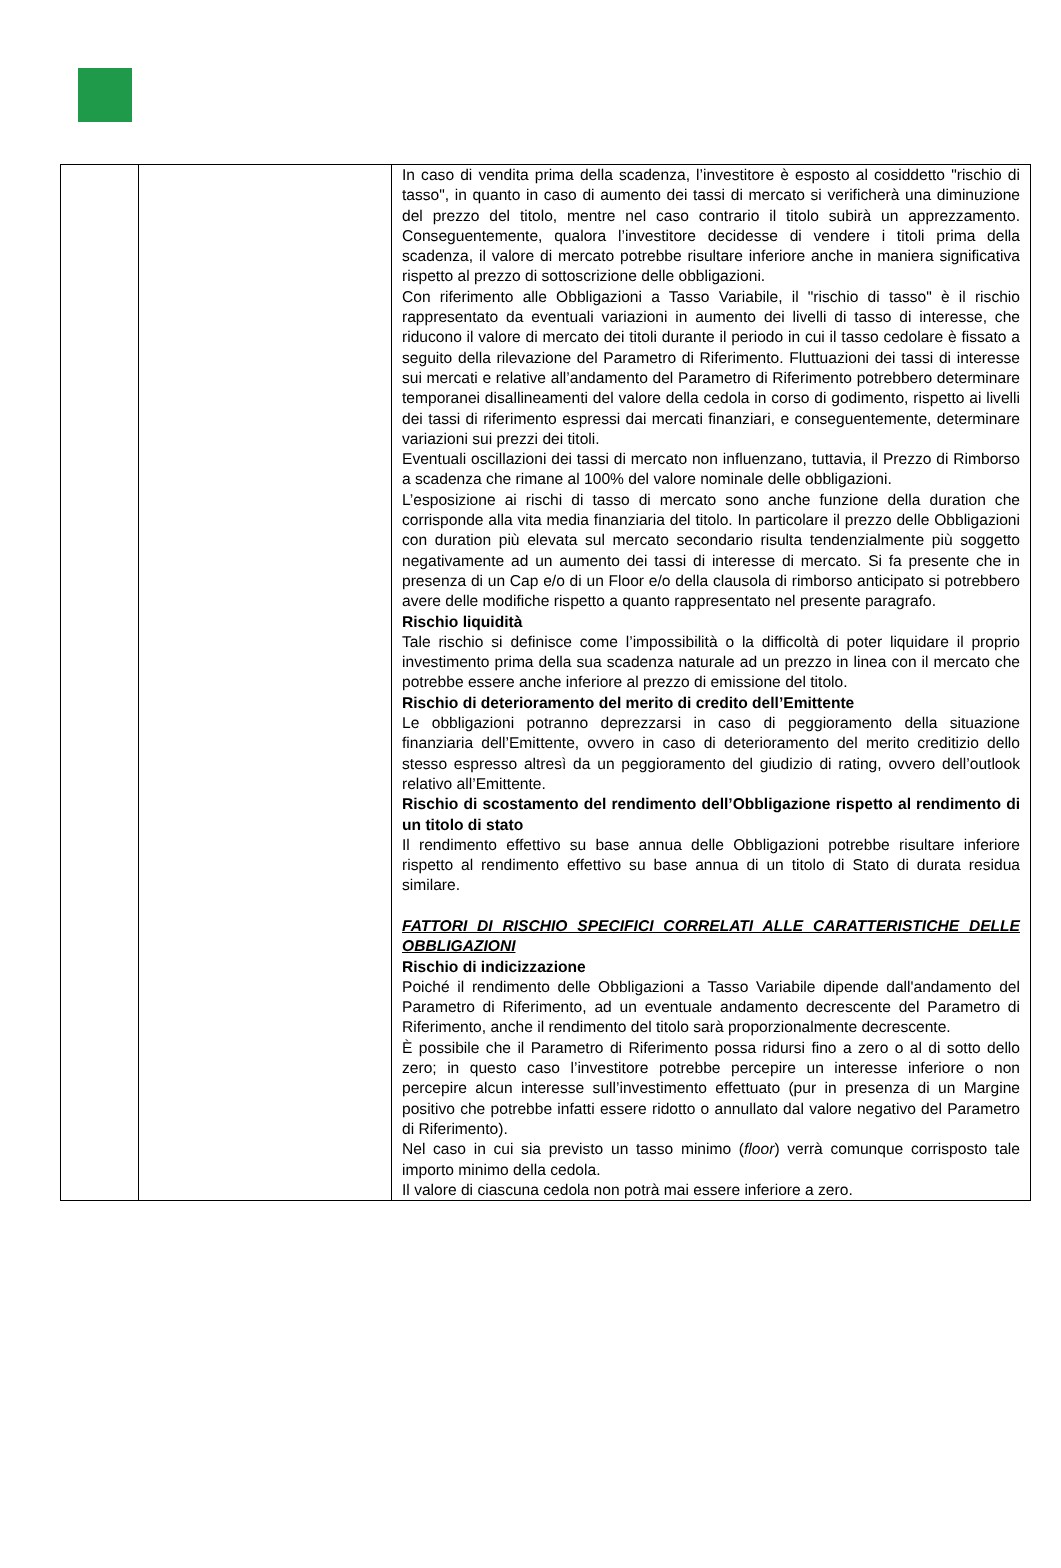| | | In caso di vendita prima della scadenza, l’investitore è esposto al cosiddetto "rischio di tasso", in quanto in caso di aumento dei tassi di mercato si verificherà una diminuzione del prezzo del titolo, mentre nel caso contrario il titolo subirà un apprezzamento. Conseguentemente, qualora l’investitore decidesse di vendere i titoli prima della scadenza, il valore di mercato potrebbe risultare inferiore anche in maniera significativa rispetto al prezzo di sottoscrizione delle obbligazioni. Con riferimento alle Obbligazioni a Tasso Variabile, il "rischio di tasso" è il rischio rappresentato da eventuali variazioni in aumento dei livelli di tasso di interesse, che riducono il valore di mercato dei titoli durante il periodo in cui il tasso cedolare è fissato a seguito della rilevazione del Parametro di Riferimento. Fluttuazioni dei tassi di interesse sui mercati e relative all’andamento del Parametro di Riferimento potrebbero determinare temporanei disallineamenti del valore della cedola in corso di godimento, rispetto ai livelli dei tassi di riferimento espressi dai mercati finanziari, e conseguentemente, determinare variazioni sui prezzi dei titoli. Eventuali oscillazioni dei tassi di mercato non influenzano, tuttavia, il Prezzo di Rimborso a scadenza che rimane al 100% del valore nominale delle obbligazioni. L’esposizione ai rischi di tasso di mercato sono anche funzione della duration che corrisponde alla vita media finanziaria del titolo. In particolare il prezzo delle Obbligazioni con duration più elevata sul mercato secondario risulta tendenzialmente più soggetto negativamente ad un aumento dei tassi di interesse di mercato. Si fa presente che in presenza di un Cap e/o di un Floor e/o della clausola di rimborso anticipato si potrebbero avere delle modifiche rispetto a quanto rappresentato nel presente paragrafo. Rischio liquidità Tale rischio si definisce come l’impossibilità o la difficoltà di poter liquidare il proprio investimento prima della sua scadenza naturale ad un prezzo in linea con il mercato che potrebbe essere anche inferiore al prezzo di emissione del titolo. Rischio di deterioramento del merito di credito dell’Emittente Le obbligazioni potranno deprezzarsi in caso di peggioramento della situazione finanziaria dell’Emittente, ovvero in caso di deterioramento del merito creditizio dello stesso espresso altresì da un peggioramento del giudizio di rating, ovvero dell’outlook relativo all’Emittente. Rischio di scostamento del rendimento dell’Obbligazione rispetto al rendimento di un titolo di stato Il rendimento effettivo su base annua delle Obbligazioni potrebbe risultare inferiore rispetto al rendimento effettivo su base annua di un titolo di Stato di durata residua similare. FATTORI DI RISCHIO SPECIFICI CORRELATI ALLE CARATTERISTICHE DELLE OBBLIGAZIONI Rischio di indicizzazione Poiché il rendimento delle Obbligazioni a Tasso Variabile dipende dall'andamento del Parametro di Riferimento, ad un eventuale andamento decrescente del Parametro di Riferimento, anche il rendimento del titolo sarà proporzionalmente decrescente. È possibile che il Parametro di Riferimento possa ridursi fino a zero o al di sotto dello zero; in questo caso l’investitore potrebbe percepire un interesse inferiore o non percepire alcun interesse sull’investimento effettuato (pur in presenza di un Margine positivo che potrebbe infatti essere ridotto o annullato dal valore negativo del Parametro di Riferimento). Nel caso in cui sia previsto un tasso minimo ( floor ) verrà comunque corrisposto tale importo minimo della cedola. Il valore di ciascuna cedola non potrà mai essere inferiore a zero. |